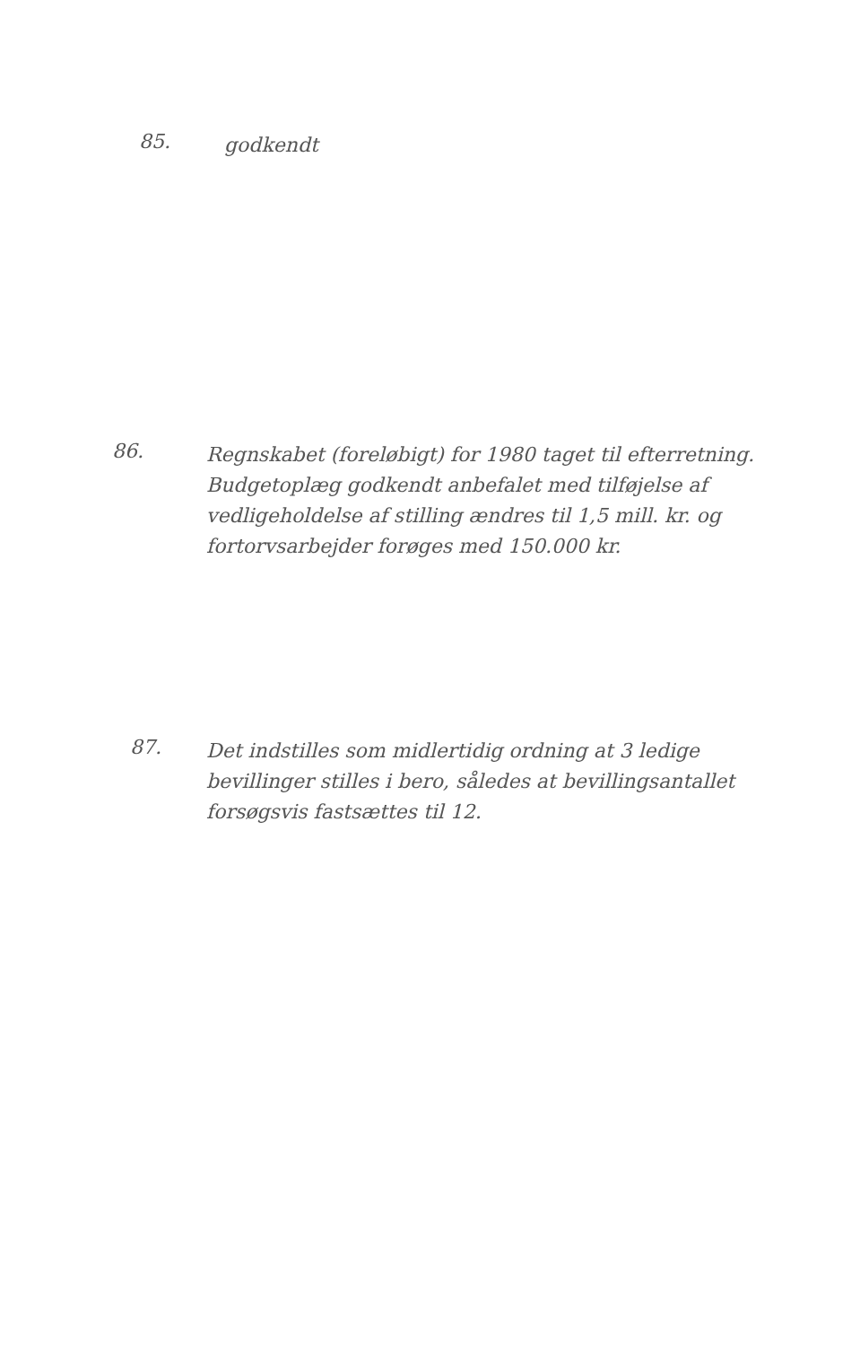85.
godkendt
86.
Regnskabet (foreløbigt) for 1980 taget til efterretning.
Budgetoplæg godkendt anbefalet med tilføjelse af vedligeholdelse af stilling ændres til 1,5 mill. kr. og fortorvsarbejder forøges med 150.000 kr.
87.
Det indstilles som midlertidig ordning at 3 ledige bevillinger stilles i bero, således at bevillingsantallet forsøgsvis fastsættes til 12.